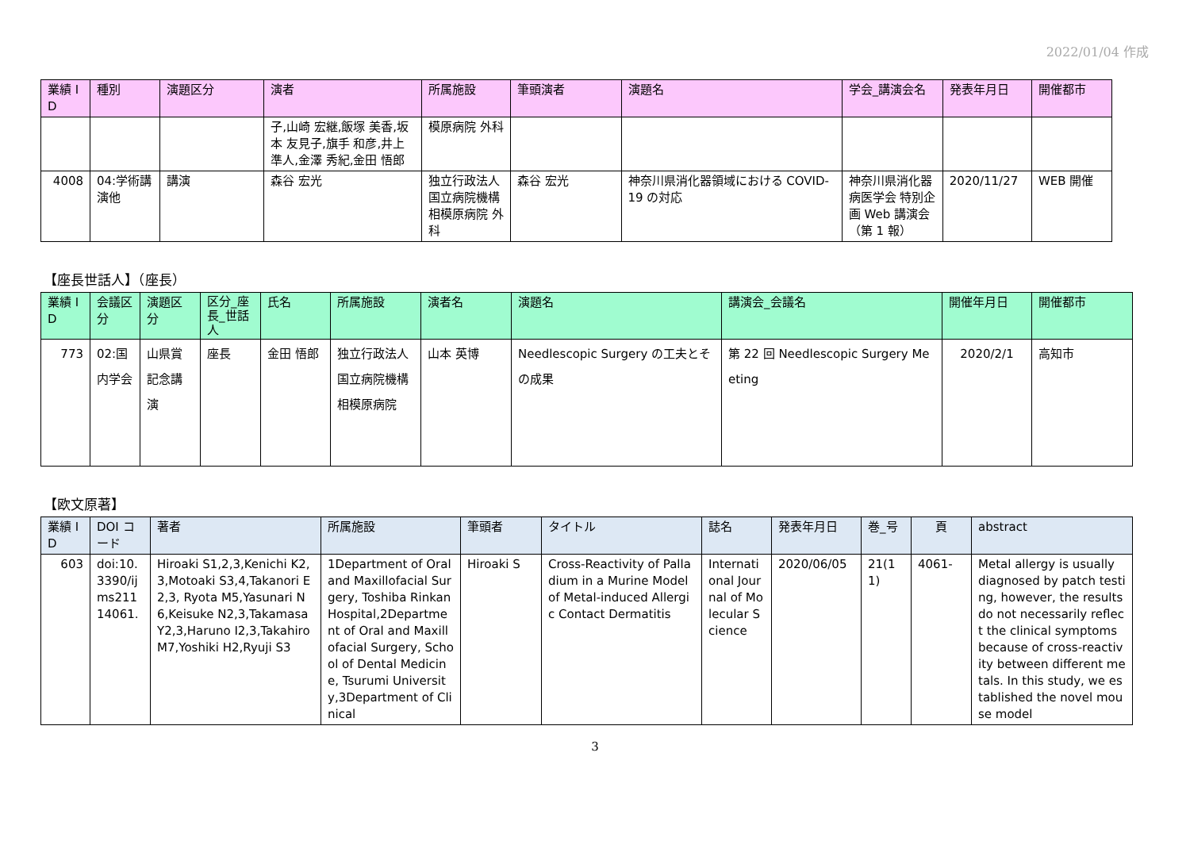2022/01/04 作成
| 業績 ID | 種別 | 演題区分 | 演者 | 所属施設 | 筆頭演者 | 演題名 | 学会_講演会名 | 発表年月日 | 開催都市 |
| --- | --- | --- | --- | --- | --- | --- | --- | --- | --- |
| | | | 子,山崎 宏継,飯塚 美香,坂本 友見子,旗手 和彦,井上 準人,金澤 秀紀,金田 悟郎 | 模原病院 外科 | | | | | |
| 4008 | 04:学術講演他 | 講演 | 森谷 宏光 | 独立行政法人 国立病院機構 相模原病院 外科 | 森谷 宏光 | 神奈川県消化器領域における COVID-19 の対応 | 神奈川県消化器病医学会 特別企画 Web 講演会（第 1 報） | 2020/11/27 | WEB 開催 |
【座長世話人】（座長）
| 業績 ID | 会議区分 | 演題区分 | 区分_座長_世話人 | 氏名 | 所属施設 | 演者名 | 演題名 | 講演会_会議名 | 開催年月日 | 開催都市 |
| --- | --- | --- | --- | --- | --- | --- | --- | --- | --- | --- |
| 773 | 02:国内学会 | 山県賞記念講演 | 座長 | 金田 悟郎 | 独立行政法人 国立病院機構 相模原病院 | 山本 英博 | Needlescopic Surgery の工夫とその成果 | 第 22 回 Needlescopic Surgery Meeting | 2020/2/1 | 高知市 |
【欧文原著】
| 業績 ID | DOI コード | 著者 | 所属施設 | 筆頭者 | タイトル | 誌名 | 発表年月日 | 巻_号 | 頁 | abstract |
| --- | --- | --- | --- | --- | --- | --- | --- | --- | --- | --- |
| 603 | doi:10.3390/ijms21114061. | Hiroaki S1,2,3,Kenichi K2,3,Motoaki S3,4,Takanori E2,3, Ryota M5,Yasunari N6,Keisuke N2,3,Takamasa Y2,3,Haruno I2,3,Takahiro M7,Yoshiki H2,Ryuji S3 | 1Department of Oral and Maxillofacial Surgery, Toshiba Rinkan Hospital,2Department of Oral and Maxillofacial Surgery, School of Dental Medicine, Tsurumi University,3Department of Clinical | Hiroaki S | Cross-Reactivity of Palladium in a Murine Model of Metal-induced Allergic Contact Dermatitis | International Journal of Molecular Science | 2020/06/05 | 21(11) | 4061- | Metal allergy is usually diagnosed by patch testing, however, the results do not necessarily reflect the clinical symptoms because of cross-reactivity between different metals. In this study, we established the novel mouse model |
3